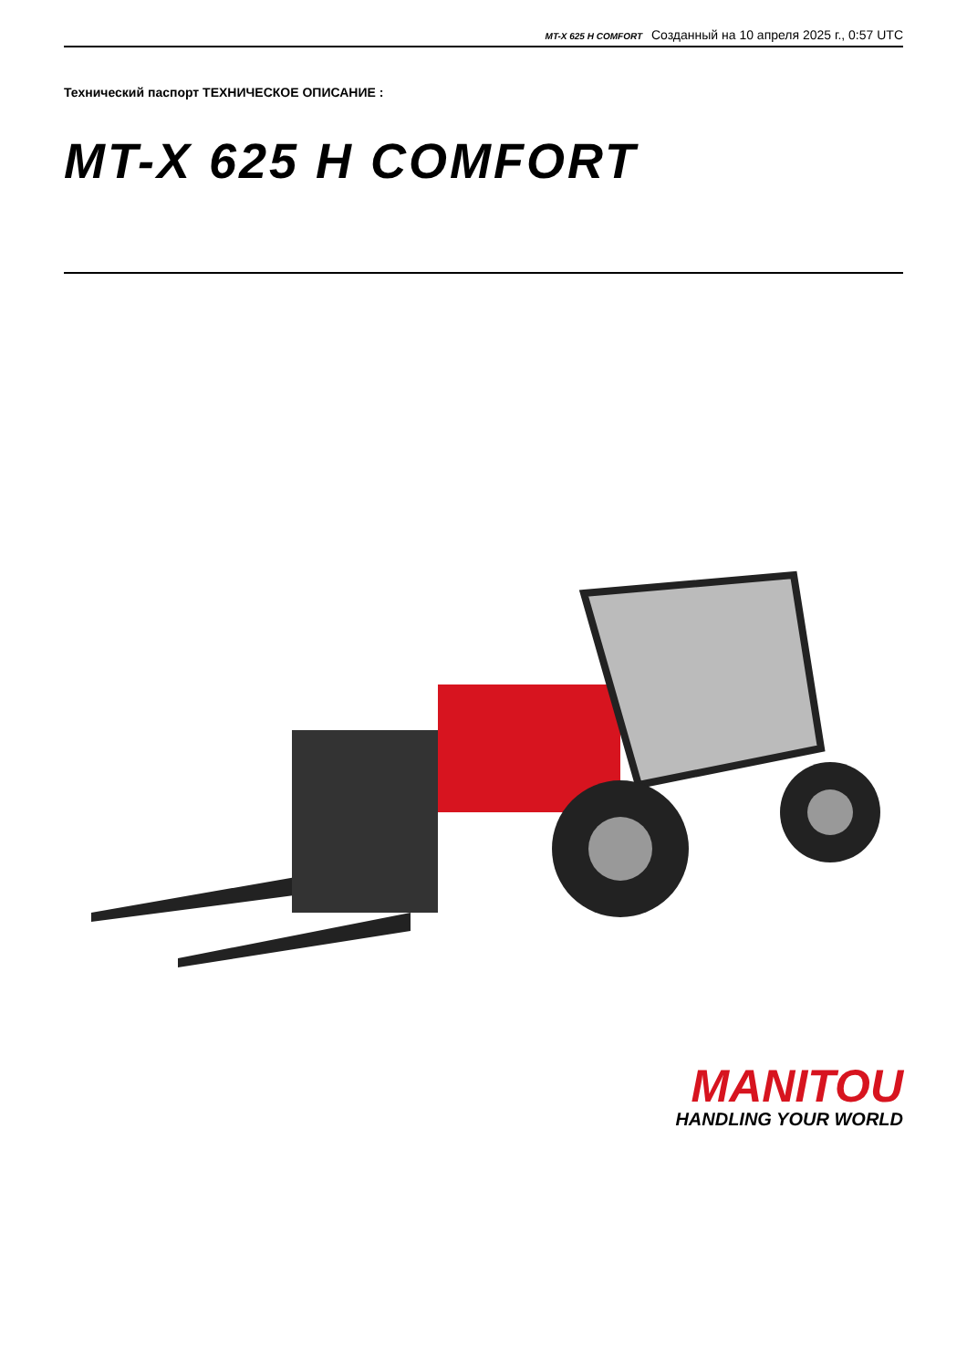MT-X 625 H COMFORT Созданный на 10 апреля 2025 г., 0:57 UTC
Технический паспорт ТЕХНИЧЕСКОЕ ОПИСАНИЕ :
MT-X 625 H COMFORT
MANITOU
HANDLING YOUR WORLD